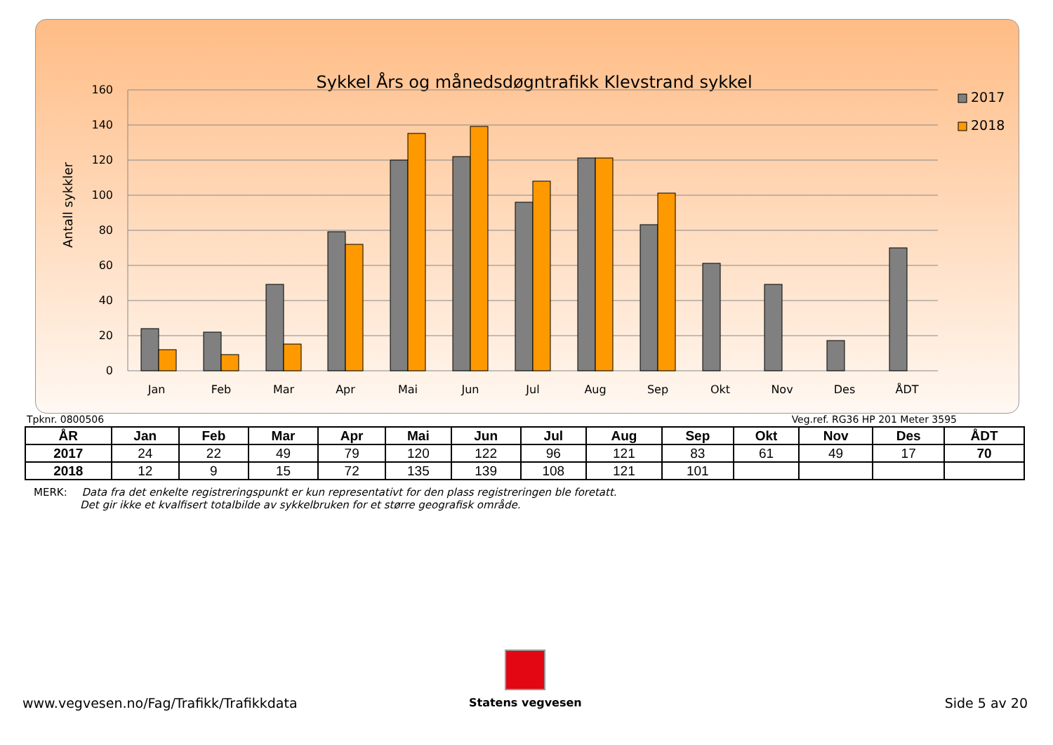Sykkel Års og månedsdøgntrafikk Klevstrand sykkel
160
140
120
100
80
60
40
20
0
Antall sykkler
Jan
Feb
Mar
Apr
Mai
Jun
Jul
Aug
Sep
Okt
Nov
Des
ÅDT
2017
2018
Tpknr. 0800506 Veg.ref. RG36 HP 201 Meter 3595
| ÅR | Jan | Feb | Mar | Apr | Mai | Jun | Jul | Aug | Sep | Okt | Nov | Des | ÅDT |
| --- | --- | --- | --- | --- | --- | --- | --- | --- | --- | --- | --- | --- | --- |
| 2017 | 24 | 22 | 49 | 79 | 120 | 122 | 96 | 121 | 83 | 61 | 49 | 17 | 70 |
| 2018 | 12 | 9 | 15 | 72 | 135 | 139 | 108 | 121 | 101 | | | | |
MERK: Data fra det enkelte registreringspunkt er kun representativt for den plass registreringen ble foretatt.
Det gir ikke et kvalfisert totalbilde av sykkelbruken for et større geografisk område.
Statens vegvesen
www.vegvesen.no/Fag/Trafikk/Trafikkdata Side 5 av 20